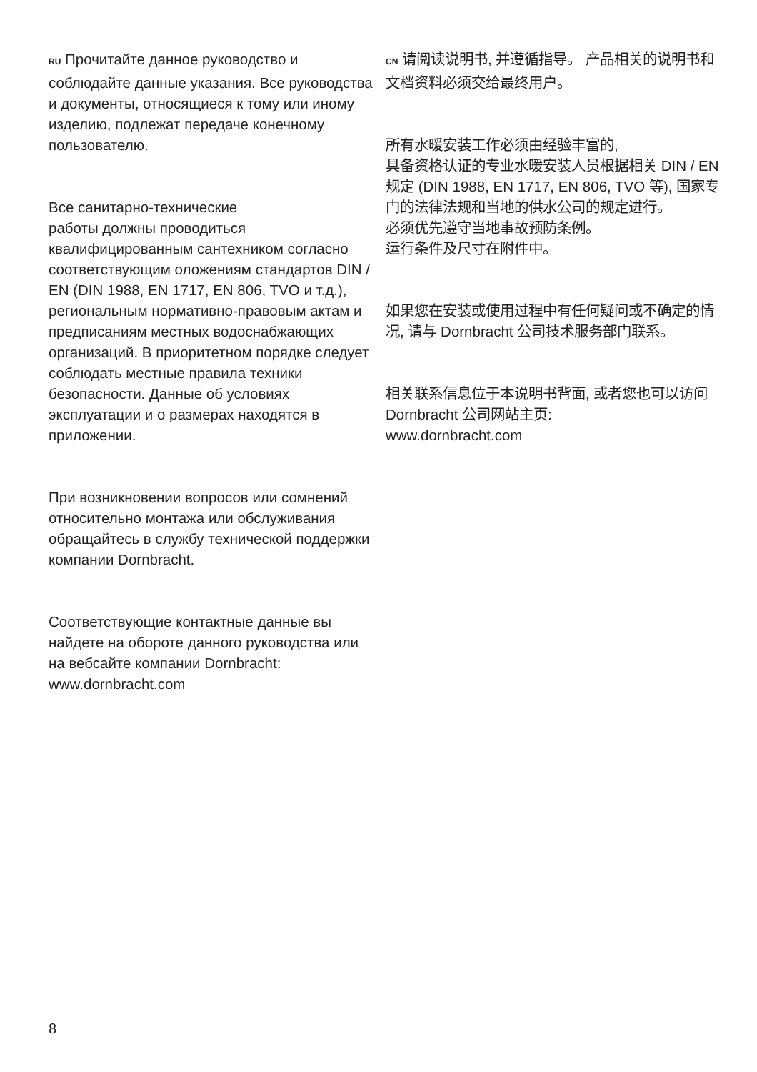RU Прочитайте данное руководство и соблюдайте данные указания. Все руководства и документы, относящиеся к тому или иному изделию, подлежат передаче конечному пользователю.
Все санитарно-технические
работы должны проводиться
квалифицированным сантехником согласно соответствующим оложениям стандартов DIN / EN (DIN 1988, EN 1717, EN 806, TVO и т.д.), региональным нормативно-правовым актам и предписаниям местных водоснабжающих организаций. В приоритетном порядке следует соблюдать местные правила техники безопасности. Данные об условиях эксплуатации и о размерах находятся в приложении.
При возникновении вопросов или сомнений относительно монтажа или обслуживания обращайтесь в службу технической поддержки компании Dornbracht.
Соответствующие контактные данные вы найдете на обороте данного руководства или на вебсайте компании Dornbracht: www.dornbracht.com
CN 请阅读说明书, 并遵循指导。 产品相关的说明书和文档资料必须交给最终用户。
所有水暖安装工作必须由经验丰富的,
具备资格认证的专业水暖安装人员根据相关 DIN / EN 规定 (DIN 1988, EN 1717, EN 806, TVO 等), 国家专门的法律法规和当地的供水公司的规定进行。
必须优先遵守当地事故预防条例。
运行条件及尺寸在附件中。
如果您在安装或使用过程中有任何疑问或不确定的情况, 请与 Dornbracht 公司技术服务部门联系。
相关联系信息位于本说明书背面, 或者您也可以访问 Dornbracht 公司网站主页:
www.dornbracht.com
8